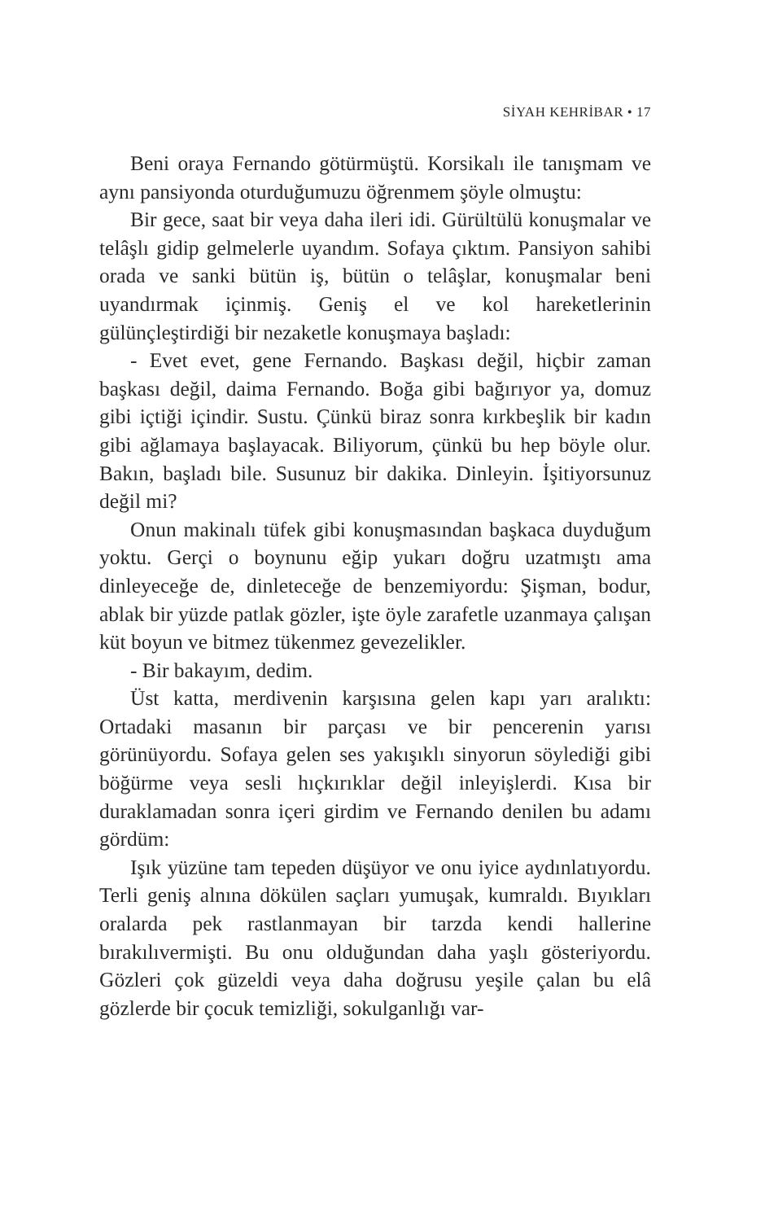SİYAH KEHRİBAR • 17
Beni oraya Fernando götürmüştü. Korsikalı ile tanışmam ve aynı pansiyonda oturduğumuzu öğrenmem şöyle olmuştu:
Bir gece, saat bir veya daha ileri idi. Gürültülü konuşmalar ve telâşlı gidip gelmelerle uyandım. Sofaya çıktım. Pansiyon sahibi orada ve sanki bütün iş, bütün o telâşlar, konuşmalar beni uyandırmak içinmiş. Geniş el ve kol hareketlerinin gülünçleştirdiği bir nezaketle konuşmaya başladı:
- Evet evet, gene Fernando. Başkası değil, hiçbir zaman başkası değil, daima Fernando. Boğa gibi bağırıyor ya, domuz gibi içtiği içindir. Sustu. Çünkü biraz sonra kırkbeşlik bir kadın gibi ağlamaya başlayacak. Biliyorum, çünkü bu hep böyle olur. Bakın, başladı bile. Susunuz bir dakika. Dinleyin. İşitiyorsunuz değil mi?
Onun makinalı tüfek gibi konuşmasından başkaca duyduğum yoktu. Gerçi o boynunu eğip yukarı doğru uzatmıştı ama dinleyeceğe de, dinleteceğe de benzemiyordu: Şişman, bodur, ablak bir yüzde patlak gözler, işte öyle zarafetle uzanmaya çalışan küt boyun ve bitmez tükenmez gevezelikler.
- Bir bakayım, dedim.
Üst katta, merdivenin karşısına gelen kapı yarı aralıktı: Ortadaki masanın bir parçası ve bir pencerenin yarısı görünüyordu. Sofaya gelen ses yakışıklı sinyorun söylediği gibi böğürme veya sesli hıçkırıklar değil inleyişlerdi. Kısa bir duraklamadan sonra içeri girdim ve Fernando denilen bu adamı gördüm:
Işık yüzüne tam tepeden düşüyor ve onu iyice aydınlatıyordu. Terli geniş alnına dökülen saçları yumuşak, kumraldı. Bıyıkları oralarda pek rastlanmayan bir tarzda kendi hallerine bırakılıvermişti. Bu onu olduğundan daha yaşlı gösteriyordu. Gözleri çok güzeldi veya daha doğrusu yeşile çalan bu elâ gözlerde bir çocuk temizliği, sokulganlığı var-